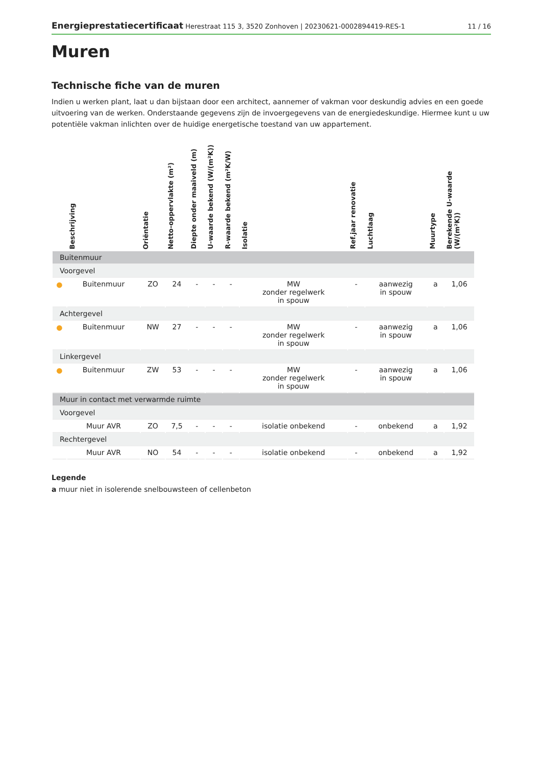Energieprestatiecertificaat Herestraat 115 3, 3520 Zonhoven | 20230621-0002894419-RES-1 11 / 16
Muren
Technische fiche van de muren
Indien u werken plant, laat u dan bijstaan door een architect, aannemer of vakman voor deskundig advies en een goede uitvoering van de werken. Onderstaande gegevens zijn de invoergegevens van de energiedeskundige. Hiermee kunt u uw potentiële vakman inlichten over de huidige energetische toestand van uw appartement.
| | Beschrijving | Oriëntatie | Netto-oppervlakte (m²) | Diepte onder maaiveld (m) | U-waarde bekend (W/(m²K)) | R-waarde bekend (m²K/W) | Isolatie | Ref.jaar renovatie | Luchtlaag | Muurtype | Berekende U-waarde (W/(m²K)) |
| --- | --- | --- | --- | --- | --- | --- | --- | --- | --- | --- | --- |
| Buitenmuur | | | | | | | | | | | |
| Voorgevel | | | | | | | | | | | |
| ● | Buitenmuur | ZO | 24 | - | - | - | MW zonder regelwerk in spouw | - | aanwezig in spouw | a | 1,06 |
| Achtergevel | | | | | | | | | | | |
| ● | Buitenmuur | NW | 27 | - | - | - | MW zonder regelwerk in spouw | - | aanwezig in spouw | a | 1,06 |
| Linkergevel | | | | | | | | | | | |
| ● | Buitenmuur | ZW | 53 | - | - | - | MW zonder regelwerk in spouw | - | aanwezig in spouw | a | 1,06 |
| Muur in contact met verwarmde ruimte | | | | | | | | | | | |
| Voorgevel | | | | | | | | | | | |
| | Muur AVR | ZO | 7,5 | - | - | - | isolatie onbekend | - | onbekend | a | 1,92 |
| Rechtergevel | | | | | | | | | | | |
| | Muur AVR | NO | 54 | - | - | - | isolatie onbekend | - | onbekend | a | 1,92 |
Legende
a muur niet in isolerende snelbouwsteen of cellenbeton